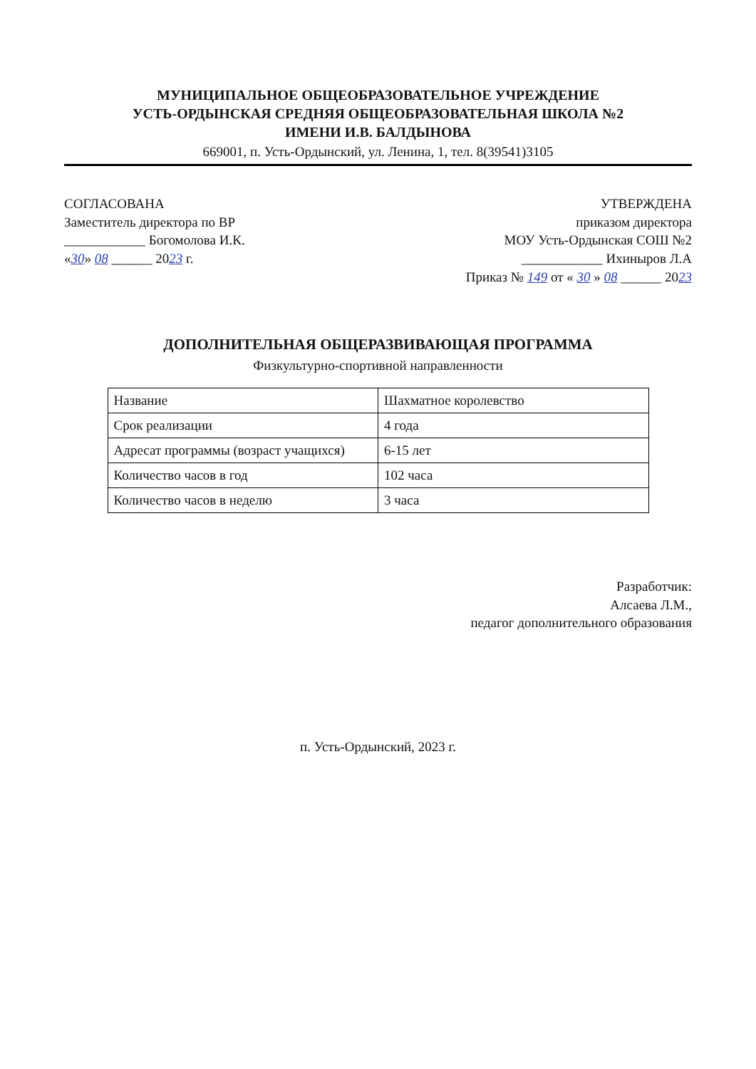МУНИЦИПАЛЬНОЕ ОБЩЕОБРАЗОВАТЕЛЬНОЕ УЧРЕЖДЕНИЕ
УСТЬ-ОРДЫНСКАЯ СРЕДНЯЯ ОБЩЕОБРАЗОВАТЕЛЬНАЯ ШКОЛА №2
ИМЕНИ И.В. БАЛДЫНОВА
669001, п. Усть-Ордынский, ул. Ленина, 1, тел. 8(39541)3105
СОГЛАСОВАНА
Заместитель директора по ВР
____________ Богомолова И.К.
«30» 08 ______ 2023 г.
УТВЕРЖДЕНА
приказом директора
МОУ Усть-Ордынская СОШ №2
____________ Ихиныров Л.А
Приказ № 149 от « 30 » 08 ______ 2023
ДОПОЛНИТЕЛЬНАЯ ОБЩЕРАЗВИВАЮЩАЯ ПРОГРАММА
Физкультурно-спортивной направленности
| Название | Шахматное королевство |
| Срок реализации | 4 года |
| Адресат программы (возраст учащихся) | 6-15 лет |
| Количество часов в год | 102 часа |
| Количество часов в неделю | 3 часа |
Разработчик:
Алсаева Л.М.,
педагог дополнительного образования
п. Усть-Ордынский, 2023 г.